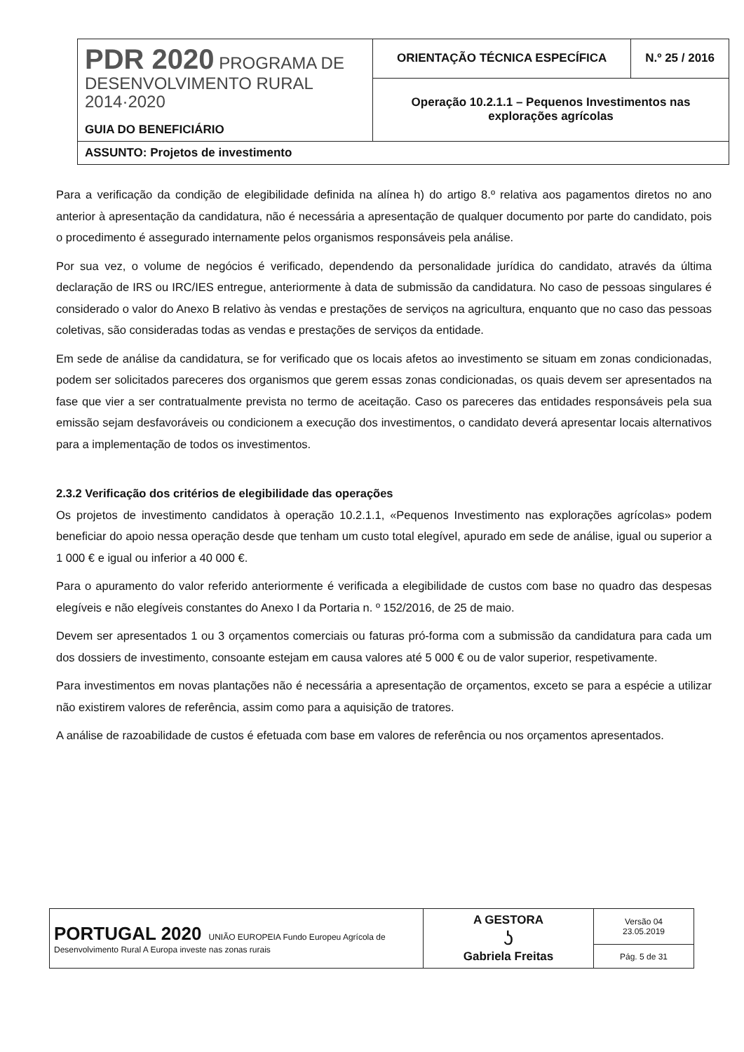| PDR 2020 PROGRAMA DE DESENVOLVIMENTO RURAL 2014·2020 GUIA DO BENEFICIÁRIO | ORIENTAÇÃO TÉCNICA ESPECÍFICA | N.º 25 / 2016 |
| | Operação 10.2.1.1 – Pequenos Investimentos nas explorações agrícolas | |
| ASSUNTO: Projetos de investimento | | |
Para a verificação da condição de elegibilidade definida na alínea h) do artigo 8.º relativa aos pagamentos diretos no ano anterior à apresentação da candidatura, não é necessária a apresentação de qualquer documento por parte do candidato, pois o procedimento é assegurado internamente pelos organismos responsáveis pela análise.
Por sua vez, o volume de negócios é verificado, dependendo da personalidade jurídica do candidato, através da última declaração de IRS ou IRC/IES entregue, anteriormente à data de submissão da candidatura. No caso de pessoas singulares é considerado o valor do Anexo B relativo às vendas e prestações de serviços na agricultura, enquanto que no caso das pessoas coletivas, são consideradas todas as vendas e prestações de serviços da entidade.
Em sede de análise da candidatura, se for verificado que os locais afetos ao investimento se situam em zonas condicionadas, podem ser solicitados pareceres dos organismos que gerem essas zonas condicionadas, os quais devem ser apresentados na fase que vier a ser contratualmente prevista no termo de aceitação. Caso os pareceres das entidades responsáveis pela sua emissão sejam desfavoráveis ou condicionem a execução dos investimentos, o candidato deverá apresentar locais alternativos para a implementação de todos os investimentos.
2.3.2 Verificação dos critérios de elegibilidade das operações
Os projetos de investimento candidatos à operação 10.2.1.1, «Pequenos Investimento nas explorações agrícolas» podem beneficiar do apoio nessa operação desde que tenham um custo total elegível, apurado em sede de análise, igual ou superior a 1 000 € e igual ou inferior a 40 000 €.
Para o apuramento do valor referido anteriormente é verificada a elegibilidade de custos com base no quadro das despesas elegíveis e não elegíveis constantes do Anexo I da Portaria n. º 152/2016, de 25 de maio.
Devem ser apresentados 1 ou 3 orçamentos comerciais ou faturas pró-forma com a submissão da candidatura para cada um dos dossiers de investimento, consoante estejam em causa valores até 5 000 € ou de valor superior, respetivamente.
Para investimentos em novas plantações não é necessária a apresentação de orçamentos, exceto se para a espécie a utilizar não existirem valores de referência, assim como para a aquisição de tratores.
A análise de razoabilidade de custos é efetuada com base em valores de referência ou nos orçamentos apresentados.
| PORTUGAL 2020 UNIÃO EUROPEIA Fundo Europeu Agrícola de Desenvolvimento Rural A Europa investe nas zonas rurais | A GESTORA ʖ Gabriela Freitas | Versão 04 23.05.2019 |
| | | Pág. 5 de 31 |